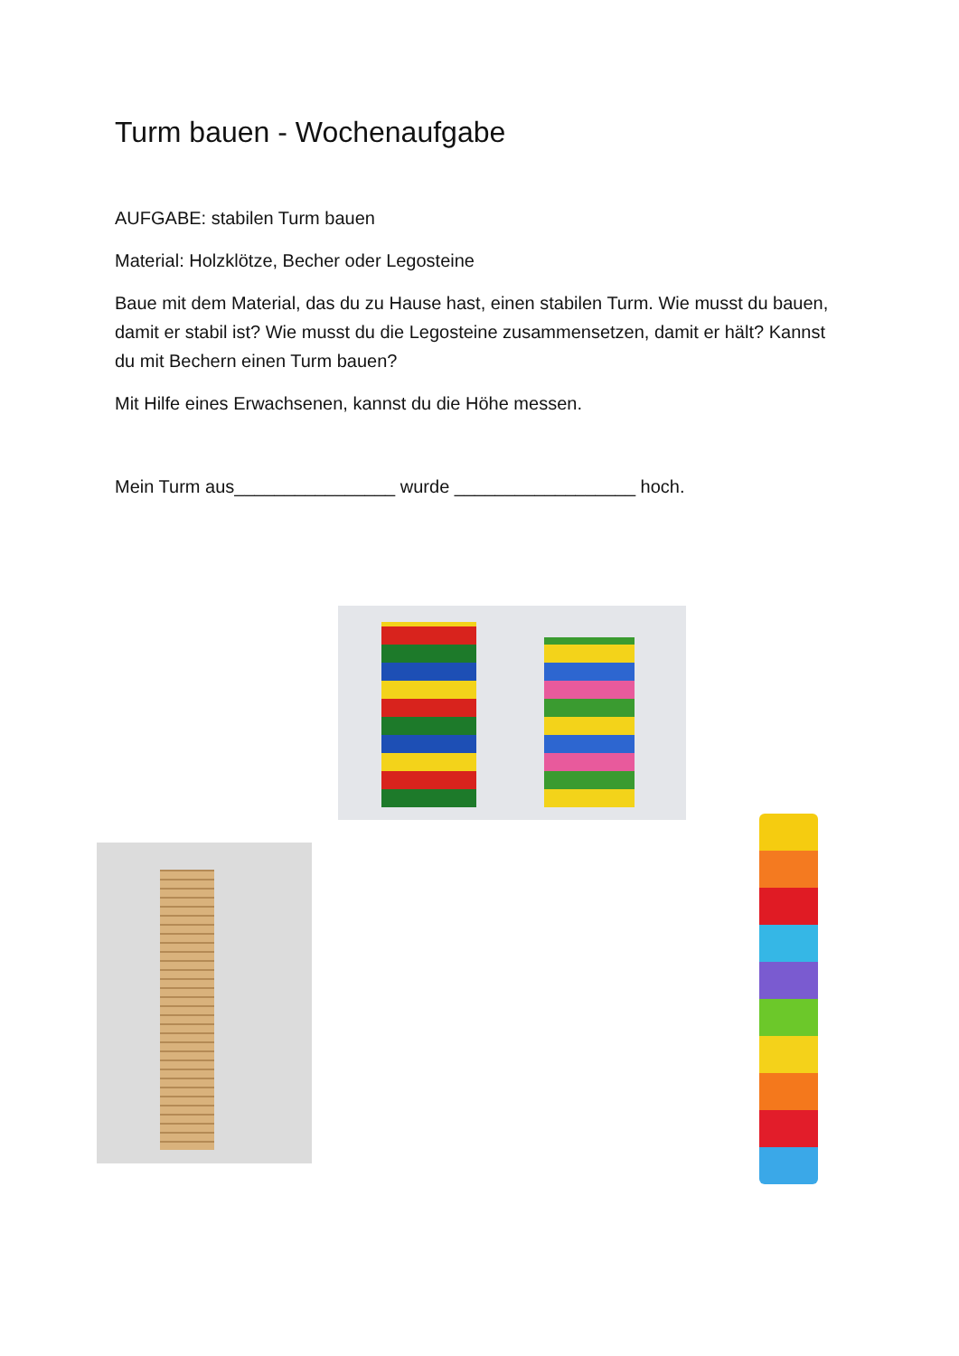Turm bauen - Wochenaufgabe
AUFGABE: stabilen Turm bauen
Material: Holzklötze, Becher oder Legosteine
Baue mit dem Material, das du zu Hause hast, einen stabilen Turm. Wie musst du bauen, damit er stabil ist? Wie musst du die Legosteine zusammensetzen, damit er hält? Kannst du mit Bechern einen Turm bauen?
Mit Hilfe eines Erwachsenen, kannst du die Höhe messen.
Mein Turm aus________________ wurde __________________ hoch.